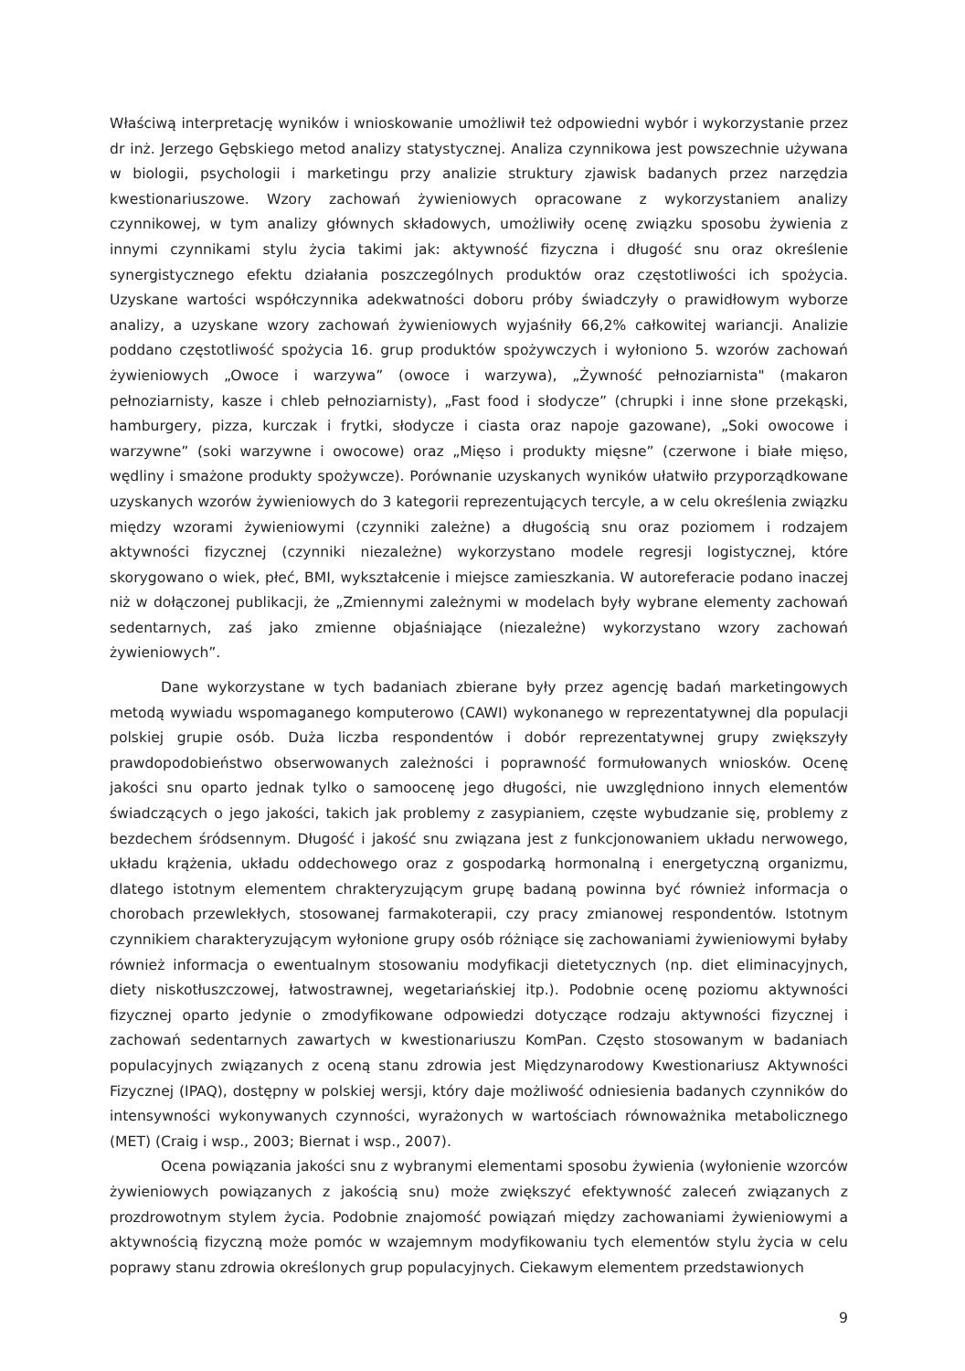Właściwą interpretację wyników i wnioskowanie umożliwił też odpowiedni wybór i wykorzystanie przez dr inż. Jerzego Gębskiego metod analizy statystycznej. Analiza czynnikowa jest powszechnie używana w biologii, psychologii i marketingu przy analizie struktury zjawisk badanych przez narzędzia kwestionariuszowe. Wzory zachowań żywieniowych opracowane z wykorzystaniem analizy czynnikowej, w tym analizy głównych składowych, umożliwiły ocenę związku sposobu żywienia z innymi czynnikami stylu życia takimi jak: aktywność fizyczna i długość snu oraz określenie synergistycznego efektu działania poszczególnych produktów oraz częstotliwości ich spożycia. Uzyskane wartości współczynnika adekwatności doboru próby świadczyły o prawidłowym wyborze analizy, a uzyskane wzory zachowań żywieniowych wyjaśniły 66,2% całkowitej wariancji. Analizie poddano częstotliwość spożycia 16. grup produktów spożywczych i wyłoniono 5. wzorów zachowań żywieniowych „Owoce i warzywa” (owoce i warzywa), „Żywność pełnoziarnista" (makaron pełnoziarnisty, kasze i chleb pełnoziarnisty), „Fast food i słodycze” (chrupki i inne słone przekąski, hamburgery, pizza, kurczak i frytki, słodycze i ciasta oraz napoje gazowane), „Soki owocowe i warzywne” (soki warzywne i owocowe) oraz „Mięso i produkty mięsne” (czerwone i białe mięso, wędliny i smażone produkty spożywcze). Porównanie uzyskanych wyników ułatwiło przyporządkowane uzyskanych wzorów żywieniowych do 3 kategorii reprezentujących tercyle, a w celu określenia związku między wzorami żywieniowymi (czynniki zależne) a długością snu oraz poziomem i rodzajem aktywności fizycznej (czynniki niezależne) wykorzystano modele regresji logistycznej, które skorygowano o wiek, płeć, BMI, wykształcenie i miejsce zamieszkania. W autoreferacie podano inaczej niż w dołączonej publikacji, że „Zmiennymi zależnymi w modelach były wybrane elementy zachowań sedentarnych, zaś jako zmienne objaśniające (niezależne) wykorzystano wzory zachowań żywieniowych”.
Dane wykorzystane w tych badaniach zbierane były przez agencję badań marketingowych metodą wywiadu wspomaganego komputerowo (CAWI) wykonanego w reprezentatywnej dla populacji polskiej grupie osób. Duża liczba respondentów i dobór reprezentatywnej grupy zwiększyły prawdopodobieństwo obserwowanych zależności i poprawność formułowanych wniosków. Ocenę jakości snu oparto jednak tylko o samoocenę jego długości, nie uwzględniono innych elementów świadczących o jego jakości, takich jak problemy z zasypianiem, częste wybudzanie się, problemy z bezdechem śródsennym. Długość i jakość snu związana jest z funkcjonowaniem układu nerwowego, układu krążenia, układu oddechowego oraz z gospodarką hormonalną i energetyczną organizmu, dlatego istotnym elementem chrakteryzującym grupę badaną powinna być również informacja o chorobach przewlekłych, stosowanej farmakoterapii, czy pracy zmianowej respondentów. Istotnym czynnikiem charakteryzującym wyłonione grupy osób różniące się zachowaniami żywieniowymi byłaby również informacja o ewentualnym stosowaniu modyfikacji dietetycznych (np. diet eliminacyjnych, diety niskotłuszczowej, łatwostrawnej, wegetariańskiej itp.). Podobnie ocenę poziomu aktywności fizycznej oparto jedynie o zmodyfikowane odpowiedzi dotyczące rodzaju aktywności fizycznej i zachowań sedentarnych zawartych w kwestionariuszu KomPan. Często stosowanym w badaniach populacyjnych związanych z oceną stanu zdrowia jest Międzynarodowy Kwestionariusz Aktywności Fizycznej (IPAQ), dostępny w polskiej wersji, który daje możliwość odniesienia badanych czynników do intensywności wykonywanych czynności, wyrażonych w wartościach równoważnika metabolicznego (MET) (Craig i wsp., 2003; Biernat i wsp., 2007).
Ocena powiązania jakości snu z wybranymi elementami sposobu żywienia (wyłonienie wzorców żywieniowych powiązanych z jakością snu) może zwiększyć efektywność zaleceń związanych z prozdrowotnym stylem życia. Podobnie znajomość powiązań między zachowaniami żywieniowymi a aktywnością fizyczną może pomóc w wzajemnym modyfikowaniu tych elementów stylu życia w celu poprawy stanu zdrowia określonych grup populacyjnych. Ciekawym elementem przedstawionych
9